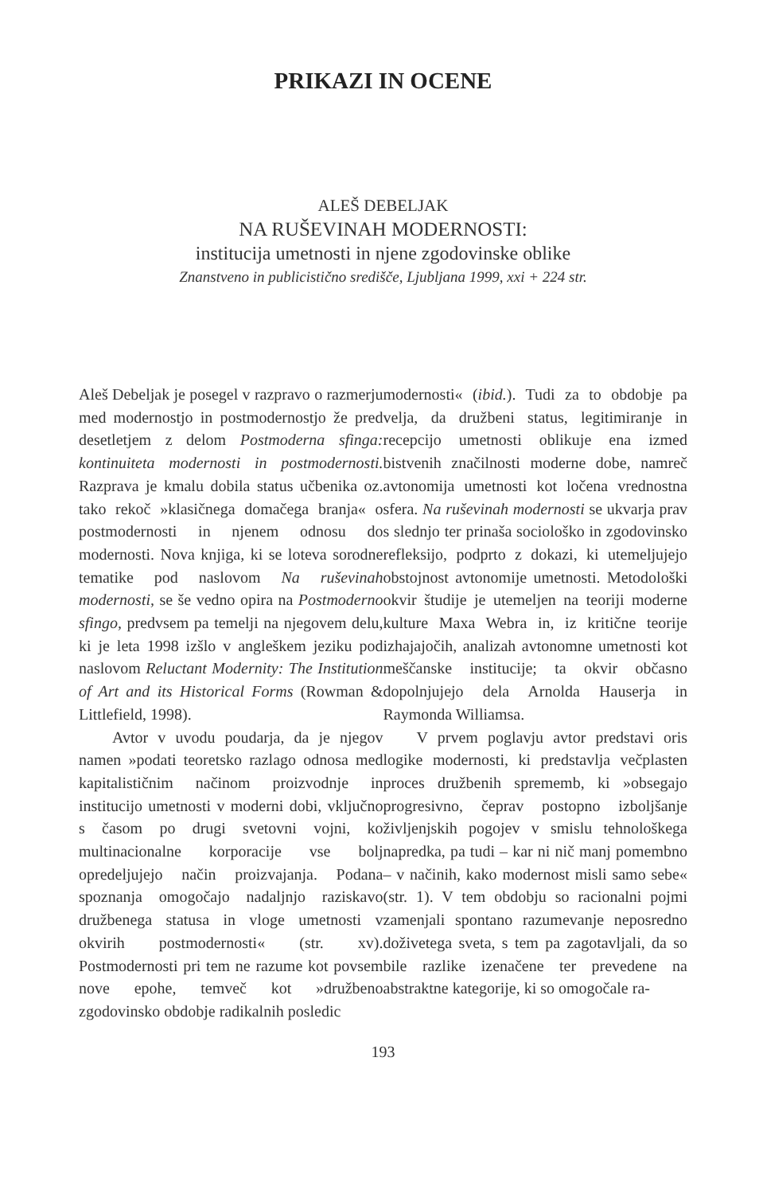PRIKAZI IN OCENE
ALEŠ DEBELJAK
NA RUŠEVINAH MODERNOSTI:
institucija umetnosti in njene zgodovinske oblike
Znanstveno in publicistično središče, Ljubljana 1999, xxi + 224 str.
Aleš Debeljak je posegel v razpravo o razmerju med modernostjo in postmodernostjo že pred desetletjem z delom Postmoderna sfinga: kontinuiteta modernosti in postmodernosti. Razprava je kmalu dobila status učbenika oz. tako rekoč »klasičnega domačega branja« o postmodernosti in njenem odnosu do modernosti. Nova knjiga, ki se loteva sorodne tematike pod naslovom Na ruševinah modernosti, se še vedno opira na Postmoderno sfingo, predvsem pa temelji na njegovem delu, ki je leta 1998 izšlo v angleškem jeziku pod naslovom Reluctant Modernity: The Institution of Art and its Historical Forms (Rowman & Littlefield, 1998).
Avtor v uvodu poudarja, da je njegov namen »podati teoretsko razlago odnosa med kapitalističnim načinom proizvodnje in institucijo umetnosti v moderni dobi, vključno s časom po drugi svetovni vojni, ko multinacionalne korporacije vse bolj opredeljujejo način proizvajanja. Podana spoznanja omogočajo nadaljnjo raziskavo družbenega statusa in vloge umetnosti v okvirih postmodernosti« (str. xv). Postmodernosti pri tem ne razume kot povsem nove epohe, temveč kot »družbeno zgodovinsko obdobje radikalnih posledic
modernosti« (ibid.). Tudi za to obdobje pa velja, da družbeni status, legitimiranje in recepcijo umetnosti oblikuje ena izmed bistvenih značilnosti moderne dobe, namreč avtonomija umetnosti kot ločena vrednostna sfera. Na ruševinah modernosti se ukvarja prav s slednjo ter prinaša sociološko in zgodovinsko refleksijo, podprto z dokazi, ki utemeljujejo obstojnost avtonomije umetnosti. Metodološki okvir študije je utemeljen na teoriji moderne kulture Maxa Webra in, iz kritične teorije izhajajočih, analizah avtonomne umetnosti kot meščanske institucije; ta okvir občasno dopolnjujejo dela Arnolda Hauserja in Raymonda Williamsa.
V prvem poglavju avtor predstavi oris logike modernosti, ki predstavlja večplasten proces družbenih sprememb, ki »obsegajo progresivno, čeprav postopno izboljšanje življenjskih pogojev v smislu tehnološkega napredka, pa tudi – kar ni nič manj pomembno – v načinih, kako modernost misli samo sebe« (str. 1). V tem obdobju so racionalni pojmi zamenjali spontano razumevanje neposredno doživetega sveta, s tem pa zagotavljali, da so bile razlike izenačene ter prevedene na abstraktne kategorije, ki so omogočale ra-
193